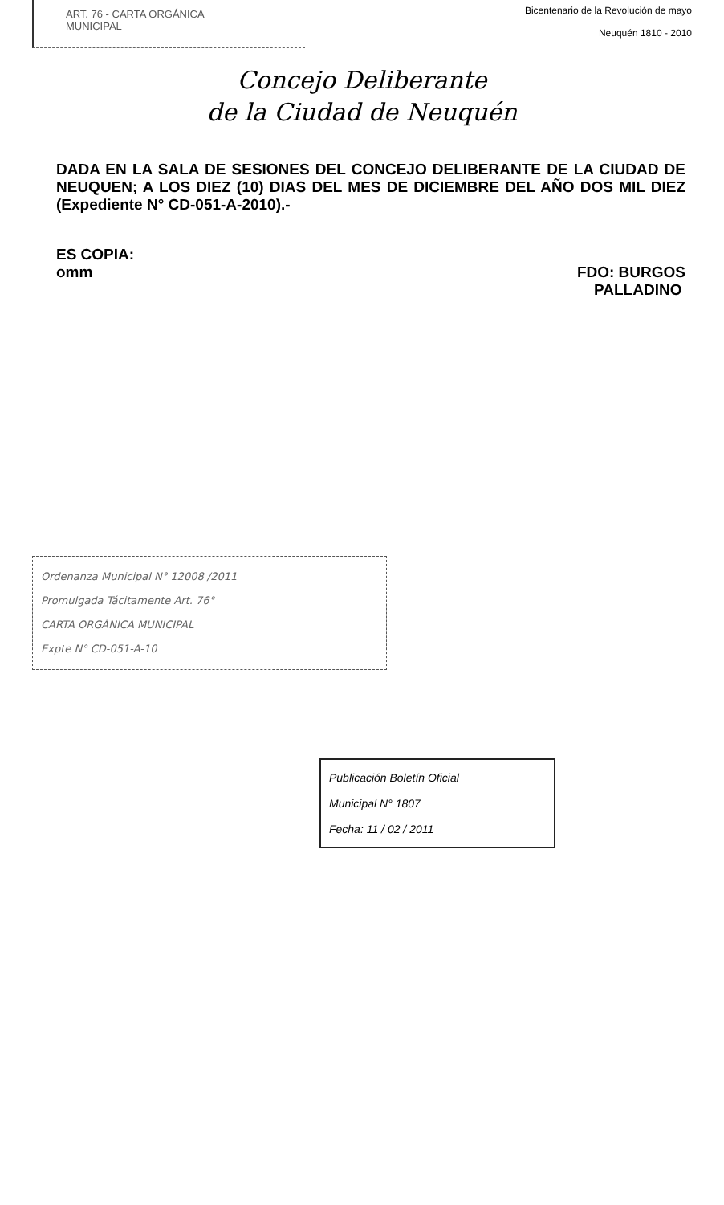ART. 76 - CARTA ORGÁNICA
MUNICIPAL
Bicentenario de la Revolución de mayo
Neuquén 1810 - 2010
Concejo Deliberante
de la Ciudad de Neuquén
DADA EN LA SALA DE SESIONES DEL CONCEJO DELIBERANTE DE LA CIUDAD DE NEUQUEN; A LOS DIEZ (10) DIAS DEL MES DE DICIEMBRE DEL AÑO DOS MIL DIEZ (Expediente N° CD-051-A-2010).-
ES COPIA:
omm
FDO: BURGOS
PALLADINO
Ordenanza Municipal N° 12008 /2011
Promulgada Tácitamente Art. 76°
CARTA ORGÁNICA MUNICIPAL
Expte N° CD-051-A-10
Publicación Boletín Oficial
Municipal N° 1807
Fecha: 11 / 02 / 2011